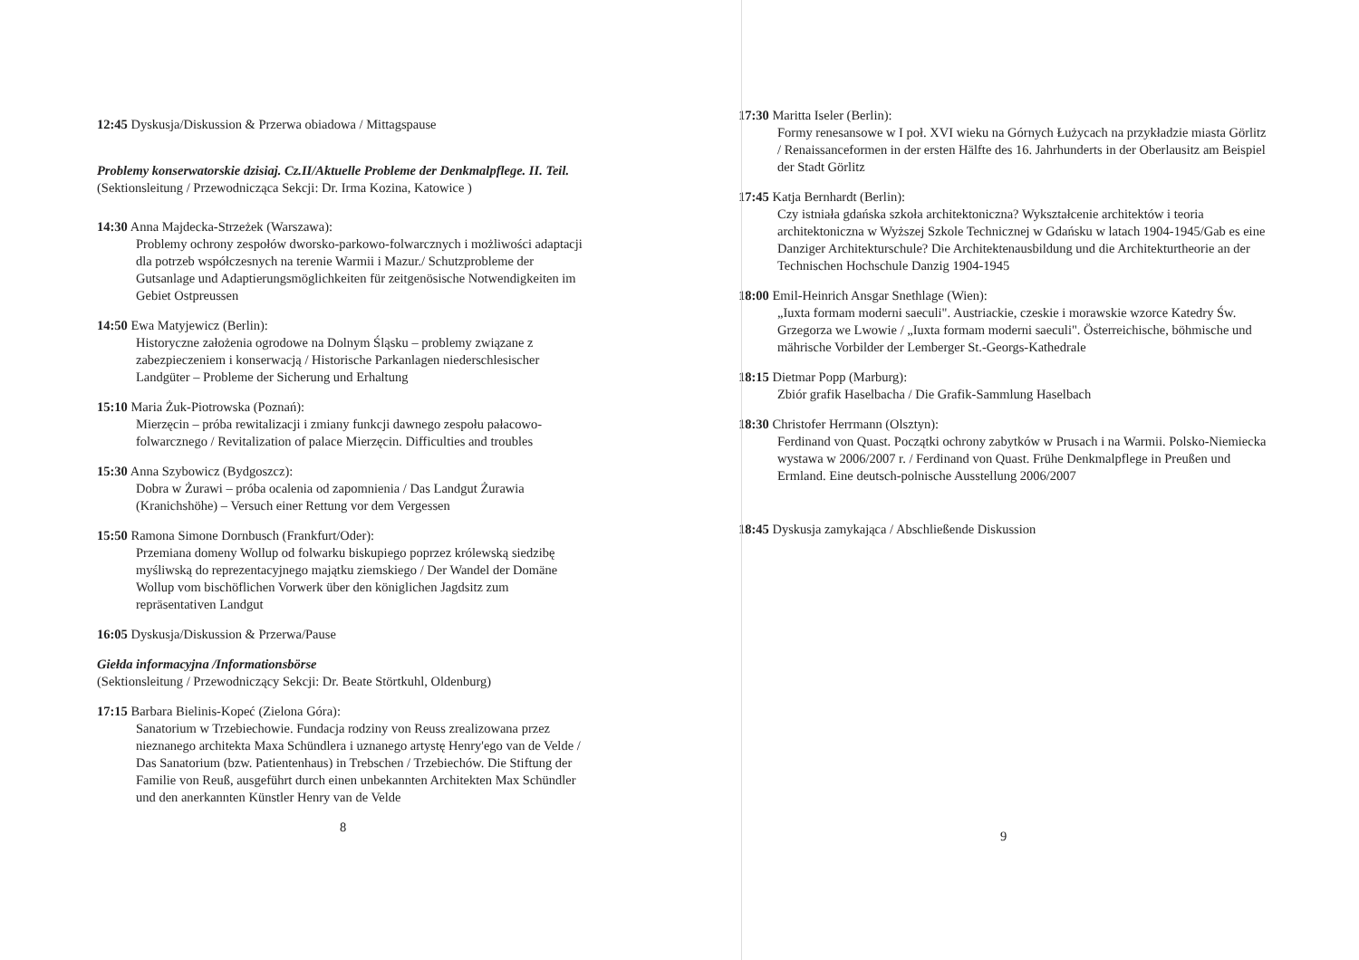12:45 Dyskusja/Diskussion & Przerwa obiadowa / Mittagspause
Problemy konserwatorskie dzisiaj. Cz.II/Aktuelle Probleme der Denkmalpflege. II. Teil.
(Sektionsleitung / Przewodnicząca Sekcji: Dr. Irma Kozina, Katowice )
14:30 Anna Majdecka-Strzeżek (Warszawa):
Problemy ochrony zespołów dworsko-parkowo-folwarcznych i możliwości adaptacji dla potrzeb współczesnych na terenie Warmii i Mazur./ Schutzprobleme der Gutsanlage und Adaptierungsmöglichkeiten für zeitgenösische Notwendigkeiten im Gebiet Ostpreussen
14:50 Ewa Matyjewicz (Berlin):
Historyczne założenia ogrodowe na Dolnym Śląsku – problemy związane z zabezpieczeniem i konserwacją / Historische Parkanlagen niederschlesischer Landgüter – Probleme der Sicherung und Erhaltung
15:10 Maria Żuk-Piotrowska (Poznań):
Mierzęcin – próba rewitalizacji i zmiany funkcji dawnego zespołu pałacowo-folwarcznego / Revitalization of palace Mierzęcin. Difficulties and troubles
15:30 Anna Szybowicz (Bydgoszcz):
Dobra w Żurawi – próba ocalenia od zapomnienia / Das Landgut Żurawia (Kranichshöhe) – Versuch einer Rettung vor dem Vergessen
15:50 Ramona Simone Dornbusch (Frankfurt/Oder):
Przemiana domeny Wollup od folwarku biskupiego poprzez królewską siedzibę myśliwską do reprezentacyjnego majątku ziemskiego / Der Wandel der Domäne Wollup vom bischöflichen Vorwerk über den königlichen Jagdsitz zum repräsentativen Landgut
16:05 Dyskusja/Diskussion & Przerwa/Pause
Giełda informacyjna /Informationsbörse
(Sektionsleitung / Przewodniczący Sekcji: Dr. Beate Störtkuhl, Oldenburg)
17:15 Barbara Bielinis-Kopeć (Zielona Góra):
Sanatorium w Trzebiechowie. Fundacja rodziny von Reuss zrealizowana przez nieznanego architekta Maxa Schündlera i uznanego artystę Henry'ego van de Velde / Das Sanatorium (bzw. Patientenhaus) in Trebschen / Trzebiechów. Die Stiftung der Familie von Reuß, ausgeführt durch einen unbekannten Architekten Max Schündler und den anerkannten Künstler Henry van de Velde
8
17:30 Maritta Iseler (Berlin):
Formy renesansowe w I poł. XVI wieku na Górnych Łużycach na przykładzie miasta Görlitz / Renaissanceformen in der ersten Hälfte des 16. Jahrhunderts in der Oberlausitz am Beispiel der Stadt Görlitz
17:45 Katja Bernhardt (Berlin):
Czy istniała gdańska szkoła architektoniczna? Wykształcenie architektów i teoria architektoniczna w Wyższej Szkole Technicznej w Gdańsku w latach 1904-1945/Gab es eine Danziger Architekturschule? Die Architektenausbildung und die Architekturtheorie an der Technischen Hochschule Danzig 1904-1945
18:00 Emil-Heinrich Ansgar Snethlage (Wien):
„Iuxta formam moderni saeculi". Austriackie, czeskie i morawskie wzorce Katedry Św. Grzegorza we Lwowie / „Iuxta formam moderni saeculi". Österreichische, böhmische und mährische Vorbilder der Lemberger St.-Georgs-Kathedrale
18:15 Dietmar Popp (Marburg):
Zbiór grafik Haselbacha / Die Grafik-Sammlung Haselbach
18:30 Christofer Herrmann (Olsztyn):
Ferdinand von Quast. Początki ochrony zabytków w Prusach i na Warmii. Polsko-Niemiecka wystawa w 2006/2007 r. / Ferdinand von Quast. Frühe Denkmalpflege in Preußen und Ermland. Eine deutsch-polnische Ausstellung 2006/2007
18:45 Dyskusja zamykająca / Abschließende Diskussion
9